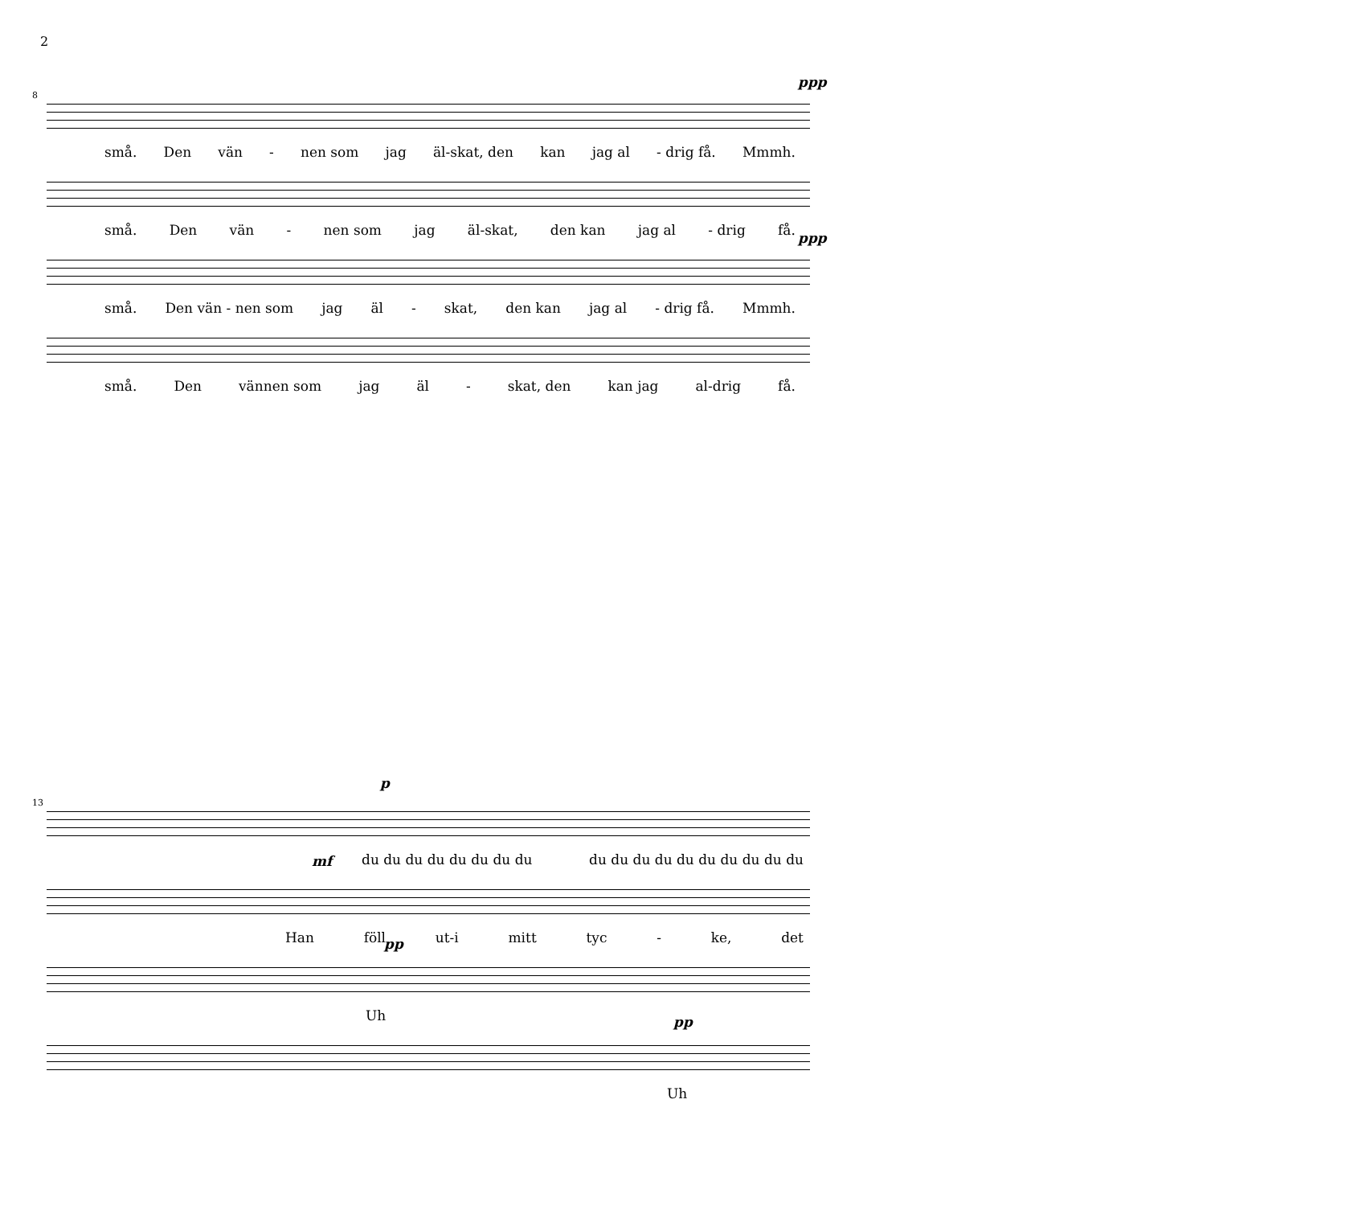2
8
ppp
små. Den vän - nen som jag äl-skat, den kan jag al - drig få. Mmmh.
små. Den vän - nen som jag äl-skat, den kan jag al - drig få.
ppp
små. Den vän - nen som jag äl - skat, den kan jag al - drig få. Mmmh.
små. Den vännen som jag äl - skat, den kan jag al-drig få.
13
p
du du du du du du du du du du du du du du du du du du
mf
Han föll ut-i mitt tyc - ke, det
pp
Uh
pp
Uh